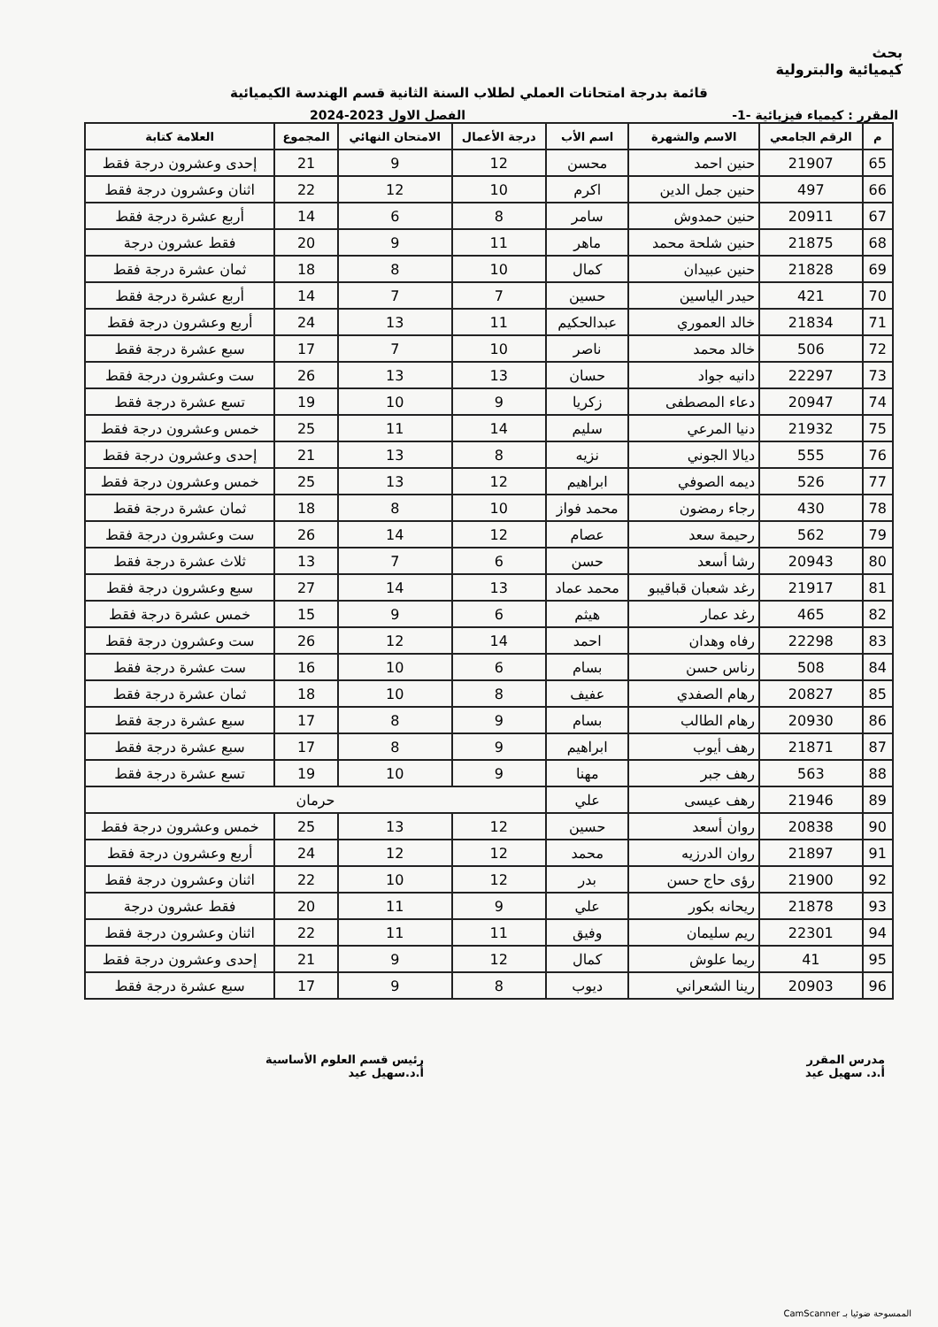بحث
كيميائية والبترولية
قائمة بدرجة امتحانات العملي لطلاب السنة الثانية قسم الهندسة الكيميائية
المقرر : كيمياء فيزيائية -1- الفصل الاول 2023-2024
| م | الرقم الجامعي | الاسم والشهرة | اسم الأب | درجة الأعمال | الامتحان النهائي | المجموع | العلامة كتابة |
| --- | --- | --- | --- | --- | --- | --- | --- |
| 65 | 21907 | حنين احمد | محسن | 12 | 9 | 21 | إحدى وعشرون درجة فقط |
| 66 | 497 | حنين جمل الدين | اكرم | 10 | 12 | 22 | اثنان وعشرون درجة فقط |
| 67 | 20911 | حنين حمدوش | سامر | 8 | 6 | 14 | أربع عشرة درجة فقط |
| 68 | 21875 | حنين شلحة محمد | ماهر | 11 | 9 | 20 | فقط عشرون درجة |
| 69 | 21828 | حنين عبيدان | كمال | 10 | 8 | 18 | ثمان عشرة درجة فقط |
| 70 | 421 | حيدر الياسين | حسين | 7 | 7 | 14 | أربع عشرة درجة فقط |
| 71 | 21834 | خالد العموري | عبدالحكيم | 11 | 13 | 24 | أربع وعشرون درجة فقط |
| 72 | 506 | خالد محمد | ناصر | 10 | 7 | 17 | سبع عشرة درجة فقط |
| 73 | 22297 | دانيه جواد | حسان | 13 | 13 | 26 | ست وعشرون درجة فقط |
| 74 | 20947 | دعاء المصطفى | زكريا | 9 | 10 | 19 | تسع عشرة درجة فقط |
| 75 | 21932 | دنيا المرعي | سليم | 14 | 11 | 25 | خمس وعشرون درجة فقط |
| 76 | 555 | ديالا الجوني | نزيه | 8 | 13 | 21 | إحدى وعشرون درجة فقط |
| 77 | 526 | ديمه الصوفي | ابراهيم | 12 | 13 | 25 | خمس وعشرون درجة فقط |
| 78 | 430 | رجاء رمضون | محمد فواز | 10 | 8 | 18 | ثمان عشرة درجة فقط |
| 79 | 562 | رحيمة سعد | عصام | 12 | 14 | 26 | ست وعشرون درجة فقط |
| 80 | 20943 | رشا أسعد | حسن | 6 | 7 | 13 | ثلاث عشرة درجة فقط |
| 81 | 21917 | رغد شعبان قباقيبو | محمد عماد | 13 | 14 | 27 | سبع وعشرون درجة فقط |
| 82 | 465 | رغد عمار | هيثم | 6 | 9 | 15 | خمس عشرة درجة فقط |
| 83 | 22298 | رفاه وهدان | احمد | 14 | 12 | 26 | ست وعشرون درجة فقط |
| 84 | 508 | رناس حسن | بسام | 6 | 10 | 16 | ست عشرة درجة فقط |
| 85 | 20827 | رهام الصفدي | عفيف | 8 | 10 | 18 | ثمان عشرة درجة فقط |
| 86 | 20930 | رهام الطالب | بسام | 9 | 8 | 17 | سبع عشرة درجة فقط |
| 87 | 21871 | رهف أيوب | ابراهيم | 9 | 8 | 17 | سبع عشرة درجة فقط |
| 88 | 563 | رهف جبر | مهنا | 9 | 10 | 19 | تسع عشرة درجة فقط |
| 89 | 21946 | رهف عيسى | علي | حرمان | | | |
| 90 | 20838 | روان أسعد | حسين | 12 | 13 | 25 | خمس وعشرون درجة فقط |
| 91 | 21897 | روان الدرزيه | محمد | 12 | 12 | 24 | أربع وعشرون درجة فقط |
| 92 | 21900 | رؤى حاج حسن | بدر | 12 | 10 | 22 | اثنان وعشرون درجة فقط |
| 93 | 21878 | ريحانه بكور | علي | 9 | 11 | 20 | فقط عشرون درجة |
| 94 | 22301 | ريم سليمان | وفيق | 11 | 11 | 22 | اثنان وعشرون درجة فقط |
| 95 | 41 | ريما علوش | كمال | 12 | 9 | 21 | إحدى وعشرون درجة فقط |
| 96 | 20903 | رينا الشعراني | ديوب | 8 | 9 | 17 | سبع عشرة درجة فقط |
مدرس المقرر
أ.د. سهيل عيد
رئيس قسم العلوم الأساسية
أ.د.سهيل عيد
الممسوحة ضوئيا بـ CamScanner